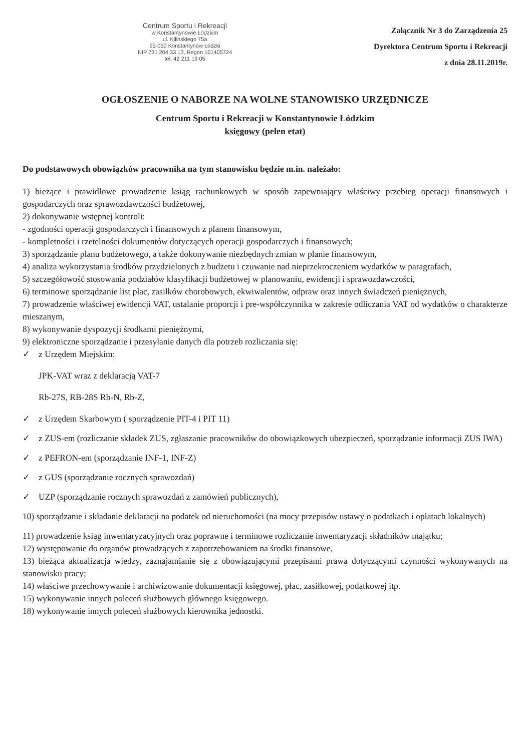Centrum Sportu i Rekreacji
w Konstantynowie Łódzkim
ul. Kilińskiego 75a
95-050 Konstantynów Łódzki
NIP 731 204 33 13, Regon 101405724
tel. 42 211 19 05
Załącznik Nr 3 do Zarządzenia 25
Dyrektora Centrum Sportu i Rekreacji
z dnia 28.11.2019r.
OGŁOSZENIE O NABORZE NA WOLNE STANOWISKO URZĘDNICZE
Centrum Sportu i Rekreacji w Konstantynowie Łódzkim
księgowy (pełen etat)
Do podstawowych obowiązków pracownika na tym stanowisku będzie m.in. należało:
1) bieżące i prawidłowe prowadzenie ksiąg rachunkowych w sposób zapewniający właściwy przebieg operacji finansowych i gospodarczych oraz sprawozdawczości budżetowej,
2) dokonywanie wstępnej kontroli:
- zgodności operacji gospodarczych i finansowych z planem finansowym,
- kompletności i rzetelności dokumentów dotyczących operacji gospodarczych i finansowych;
3) sporządzanie planu budżetowego, a także dokonywanie niezbędnych zmian w planie finansowym,
4) analiza wykorzystania środków przydzielonych z budżetu i czuwanie nad nieprzekroczeniem wydatków w paragrafach,
5) szczegółowość stosowania podziałów klasyfikacji budżetowej w planowaniu, ewidencji i sprawozdawczości,
6) terminowe sporządzanie list płac, zasiłków chorobowych, ekwiwalentów, odpraw oraz innych świadczeń pieniężnych,
7) prowadzenie właściwej ewidencji VAT, ustalanie proporcji i pre-współczynnika w zakresie odliczania VAT od wydatków o charakterze mieszanym,
8) wykonywanie dyspozycji środkami pieniężnymi,
9) elektroniczne sporządzanie i przesyłanie danych dla potrzeb rozliczania się:
✓ z Urzędem Miejskim:
JPK-VAT wraz z deklaracją VAT-7
Rb-27S, RB-28S Rb-N, Rb-Z,
✓ z Urzędem Skarbowym ( sporządzenie PIT-4 i PIT 11)
✓ z ZUS-em (rozliczanie składek ZUS, zgłaszanie pracowników do obowiązkowych ubezpieczeń, sporządzanie informacji ZUS IWA)
✓ z PEFRON-em (sporządzanie INF-1, INF-Z)
✓ z GUS (sporządzanie rocznych sprawozdań)
✓ UZP (sporządzanie rocznych sprawozdań z zamówień publicznych),
10) sporządzanie i składanie deklaracji na podatek od nieruchomości (na mocy przepisów ustawy o podatkach i opłatach lokalnych)
11) prowadzenie ksiąg inwentaryzacyjnych oraz poprawne i terminowe rozliczanie inwentaryzacji składników majątku;
12) występowanie do organów prowadzących z zapotrzebowaniem na środki finansowe,
13) bieżąca aktualizacja wiedzy, zaznajamianie się z obowiązującymi przepisami prawa dotyczącymi czynności wykonywanych na stanowisku pracy;
14) właściwe przechowywanie i archiwizowanie dokumentacji księgowej, płac, zasiłkowej, podatkowej itp.
15) wykonywanie innych poleceń służbowych głównego księgowego.
18) wykonywanie innych poleceń służbowych kierownika jednostki.